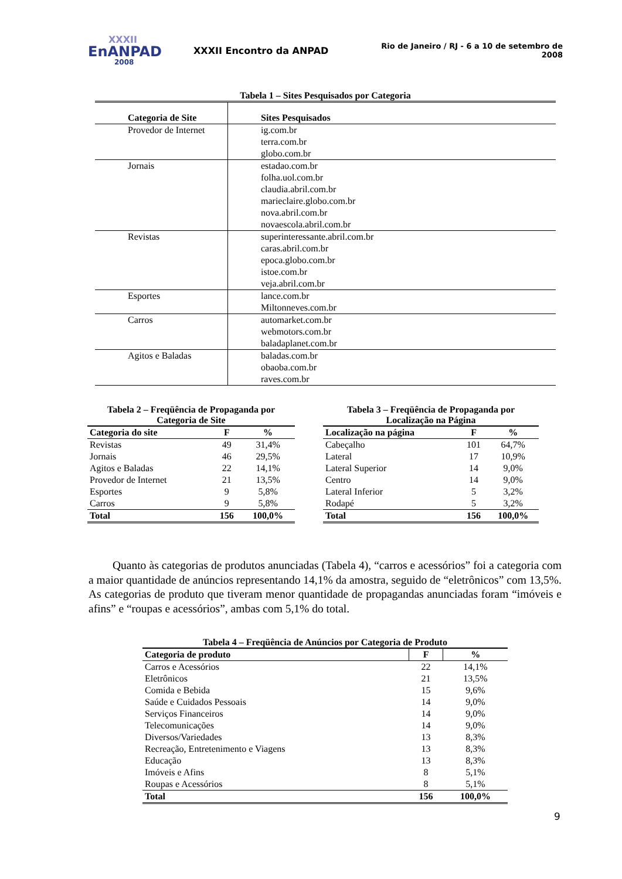XXXII
EnANPAD
2008
XXXII Encontro da ANPAD
Rio de Janeiro / RJ - 6 a 10 de setembro de 2008
Tabela 1 – Sites Pesquisados por Categoria
| Categoria de Site | Sites Pesquisados |
| --- | --- |
| Provedor de Internet | ig.com.br terra.com.br globo.com.br |
| Jornais | estadao.com.br folha.uol.com.br claudia.abril.com.br marieclaire.globo.com.br nova.abril.com.br novaescola.abril.com.br |
| Revistas | superinteressante.abril.com.br caras.abril.com.br epoca.globo.com.br istoe.com.br veja.abril.com.br |
| Esportes | lance.com.br Miltonneves.com.br |
| Carros | automarket.com.br webmotors.com.br baladaplanet.com.br |
| Agitos e Baladas | baladas.com.br obaoba.com.br raves.com.br |
Tabela 2 – Freqüência de Propaganda por Categoria de Site
| Categoria do site | F | % |
| --- | --- | --- |
| Revistas | 49 | 31,4% |
| Jornais | 46 | 29,5% |
| Agitos e Baladas | 22 | 14,1% |
| Provedor de Internet | 21 | 13,5% |
| Esportes | 9 | 5,8% |
| Carros | 9 | 5,8% |
| Total | 156 | 100,0% |
Tabela 3 – Freqüência de Propaganda por Localização na Página
| Localização na página | F | % |
| --- | --- | --- |
| Cabeçalho | 101 | 64,7% |
| Lateral | 17 | 10,9% |
| Lateral Superior | 14 | 9,0% |
| Centro | 14 | 9,0% |
| Lateral Inferior | 5 | 3,2% |
| Rodapé | 5 | 3,2% |
| Total | 156 | 100,0% |
Quanto às categorias de produtos anunciadas (Tabela 4), “carros e acessórios” foi a categoria com a maior quantidade de anúncios representando 14,1% da amostra, seguido de “eletrônicos” com 13,5%. As categorias de produto que tiveram menor quantidade de propagandas anunciadas foram “imóveis e afins” e “roupas e acessórios”, ambas com 5,1% do total.
Tabela 4 – Freqüência de Anúncios por Categoria de Produto
| Categoria de produto | F | % |
| --- | --- | --- |
| Carros e Acessórios | 22 | 14,1% |
| Eletrônicos | 21 | 13,5% |
| Comida e Bebida | 15 | 9,6% |
| Saúde e Cuidados Pessoais | 14 | 9,0% |
| Serviços Financeiros | 14 | 9,0% |
| Telecomunicações | 14 | 9,0% |
| Diversos/Variedades | 13 | 8,3% |
| Recreação, Entretenimento e Viagens | 13 | 8,3% |
| Educação | 13 | 8,3% |
| Imóveis e Afins | 8 | 5,1% |
| Roupas e Acessórios | 8 | 5,1% |
| Total | 156 | 100,0% |
9